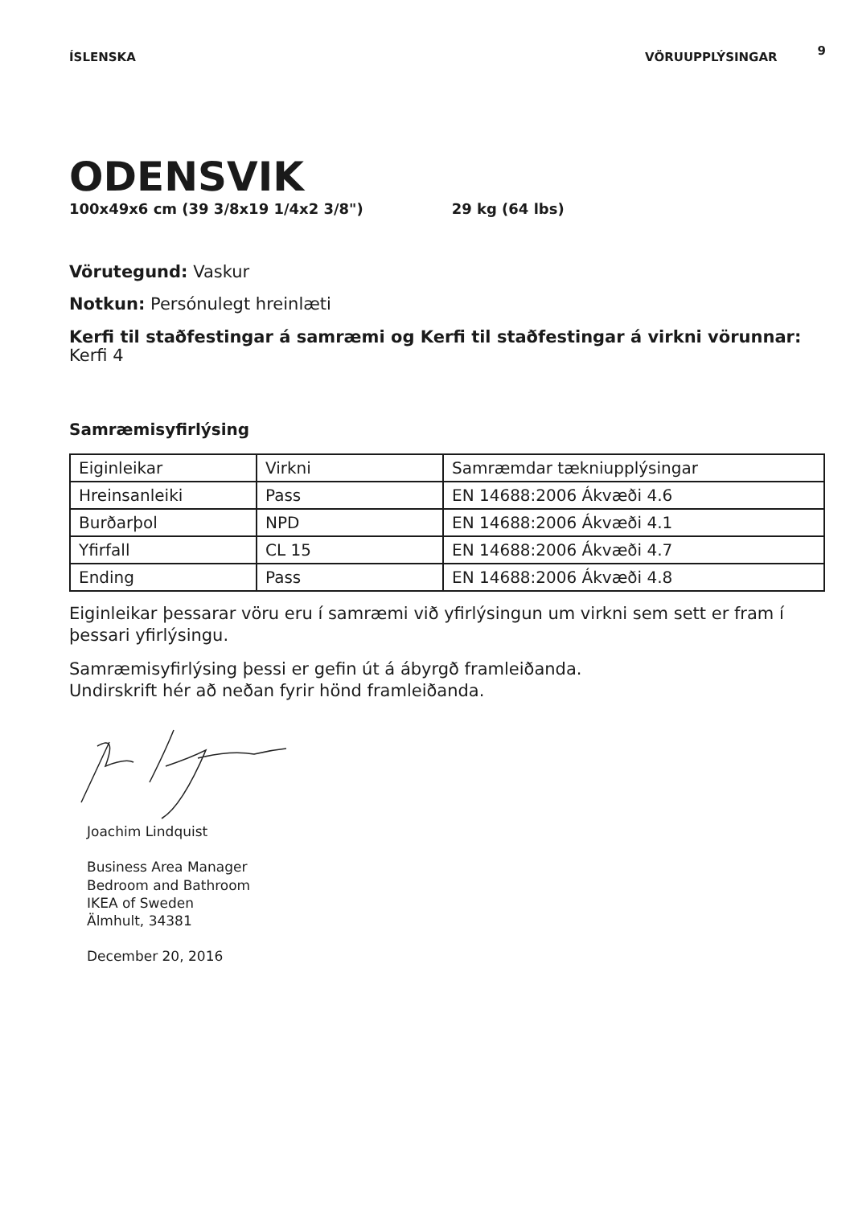ÍSLENSKA VÖRUUPPLÝSINGAR 9
ODENSVIK
100x49x6 cm (39 3/8x19 1/4x2 3/8") 29 kg (64 lbs)
Vörutegund: Vaskur
Notkun: Persónulegt hreinlæti
Kerfi til staðfestingar á samræmi og Kerfi til staðfestingar á virkni vörunnar: Kerfi 4
Samræmisyfirlýsing
| Eiginleikar | Virkni | Samræmdar tækniupplýsingar |
| Hreinsanleiki | Pass | EN 14688:2006 Ákvæði 4.6 |
| Burðarþol | NPD | EN 14688:2006 Ákvæði 4.1 |
| Yfirfall | CL 15 | EN 14688:2006 Ákvæði 4.7 |
| Ending | Pass | EN 14688:2006 Ákvæði 4.8 |
Eiginleikar þessarar vöru eru í samræmi við yfirlýsingun um virkni sem sett er fram í þessari yfirlýsingu.
Samræmisyfirlýsing þessi er gefin út á ábyrgð framleiðanda.
Undirskrift hér að neðan fyrir hönd framleiðanda.
Joachim Lindquist
Business Area Manager
Bedroom and Bathroom
IKEA of Sweden
Älmhult, 34381
December 20, 2016